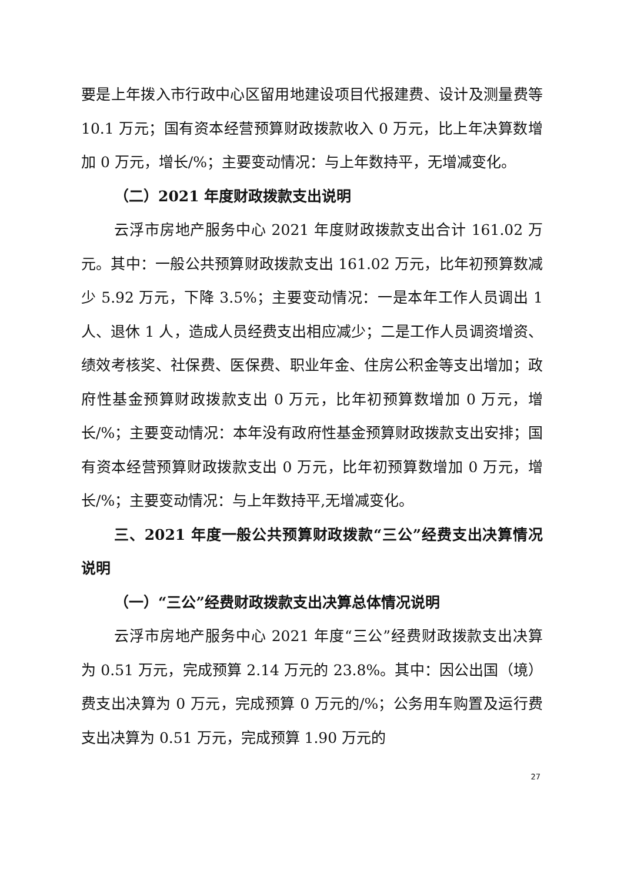要是上年拨入市行政中心区留用地建设项目代报建费、设计及测量费等 10.1 万元；国有资本经营预算财政拨款收入 0 万元，比上年决算数增加 0 万元，增长/%；主要变动情况：与上年数持平，无增减变化。
（二）2021 年度财政拨款支出说明
云浮市房地产服务中心 2021 年度财政拨款支出合计 161.02 万元。其中：一般公共预算财政拨款支出 161.02 万元，比年初预算数减少 5.92 万元，下降 3.5%；主要变动情况：一是本年工作人员调出 1 人、退休 1 人，造成人员经费支出相应减少；二是工作人员调资增资、绩效考核奖、社保费、医保费、职业年金、住房公积金等支出增加；政府性基金预算财政拨款支出 0 万元，比年初预算数增加 0 万元，增长/%；主要变动情况：本年没有政府性基金预算财政拨款支出安排；国有资本经营预算财政拨款支出 0 万元，比年初预算数增加 0 万元，增长/%；主要变动情况：与上年数持平,无增减变化。
三、2021 年度一般公共预算财政拨款“三公”经费支出决算情况说明
（一）“三公”经费财政拨款支出决算总体情况说明
云浮市房地产服务中心 2021 年度“三公”经费财政拨款支出决算为 0.51 万元，完成预算 2.14 万元的 23.8%。其中：因公出国（境）费支出决算为 0 万元，完成预算 0 万元的/%；公务用车购置及运行费支出决算为 0.51 万元，完成预算 1.90 万元的
27